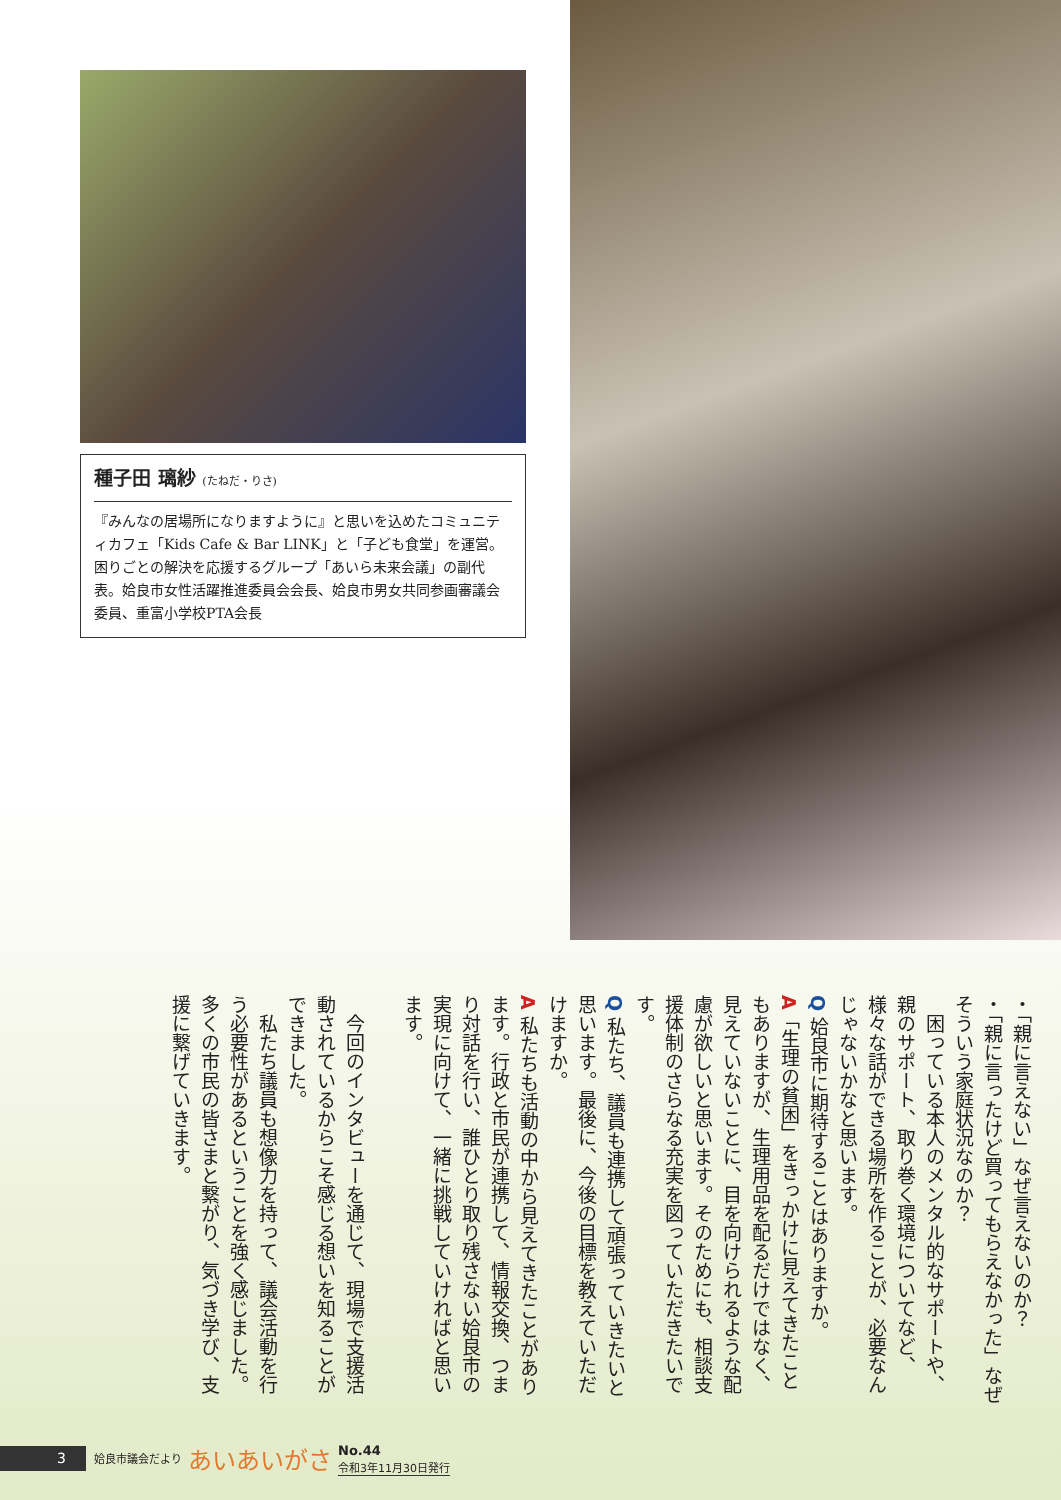種子田 璃紗 (たねだ・りさ)
『みんなの居場所になりますように』と思いを込めたコミュニティカフェ「Kids Cafe & Bar LINK」と「子ども食堂」を運営。困りごとの解決を応援するグループ「あいら未来会議」の副代表。姶良市女性活躍推進委員会会長、姶良市男女共同参画審議会委員、重富小学校PTA会長
・「親に言えない」なぜ言えないのか？
・「親に言ったけど買ってもらえなかった」なぜそういう家庭状況なのか？
　困っている本人のメンタル的なサポートや、親のサポート、取り巻く環境についてなど、様々な話ができる場所を作ることが、必要なんじゃないかなと思います。
Q 姶良市に期待することはありますか。
A「生理の貧困」をきっかけに見えてきたこともありますが、生理用品を配るだけではなく、見えていないことに、目を向けられるような配慮が欲しいと思います。そのためにも、相談支援体制のさらなる充実を図っていただきたいです。
Q 私たち、議員も連携して頑張っていきたいと思います。最後に、今後の目標を教えていただけますか。
A 私たちも活動の中から見えてきたことがあります。行政と市民が連携して、情報交換、つまり対話を行い、誰ひとり取り残さない姶良市の実現に向けて、一緒に挑戦していければと思います。
　
　今回のインタビューを通じて、現場で支援活動されているからこそ感じる想いを知ることができました。
　私たち議員も想像力を持って、議会活動を行う必要性があるということを強く感じました。多くの市民の皆さまと繋がり、気づき学び、支援に繋げていきます。
3
姶良市議会だより あいあいがさ
No.44
令和3年11月30日発行